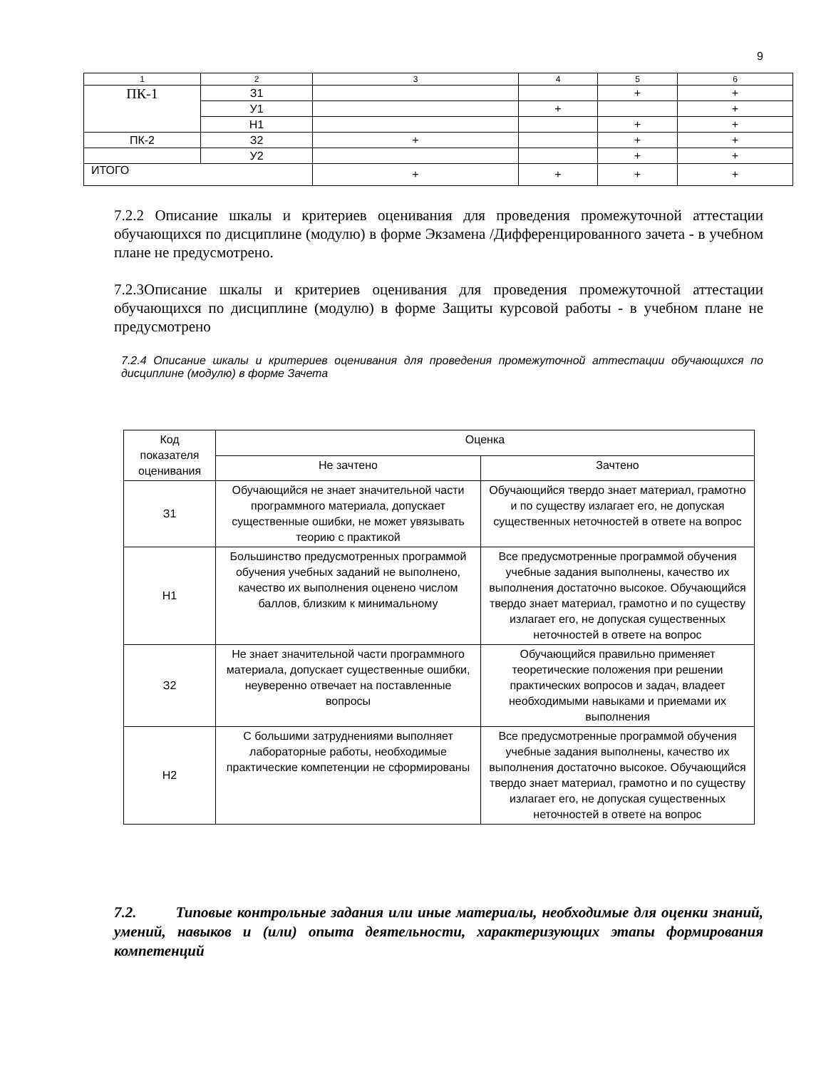9
| 1 | 2 | 3 | 4 | 5 | 6 |
| --- | --- | --- | --- | --- | --- |
| ПК-1 | З1 | | | + | + |
| | У1 | | + | | + |
| | Н1 | | | + | + |
| ПК-2 | З2 | + | | + | + |
| | У2 | | | + | + |
| ИТОГО | | + | + | + | + |
7.2.2 Описание шкалы и критериев оценивания для проведения промежуточной аттестации обучающихся по дисциплине (модулю) в форме Экзамена /Дифференцированного зачета - в учебном плане не предусмотрено.
7.2.3Описание шкалы и критериев оценивания для проведения промежуточной аттестации обучающихся по дисциплине (модулю) в форме Защиты курсовой работы - в учебном плане не предусмотрено
7.2.4 Описание шкалы и критериев оценивания для проведения промежуточной аттестации обучающихся по дисциплине (модулю) в форме Зачета
| Код показателя оценивания | Оценка | |
| --- | --- | --- |
| | Не зачтено | Зачтено |
| З1 | Обучающийся не знает значительной части программного материала, допускает существенные ошибки, не может увязывать теорию с практикой | Обучающийся твердо знает материал, грамотно и по существу излагает его, не допуская существенных неточностей в ответе на вопрос |
| Н1 | Большинство предусмотренных программой обучения учебных заданий не выполнено, качество их выполнения оценено числом баллов, близким к минимальному | Все предусмотренные программой обучения учебные задания выполнены, качество их выполнения достаточно высокое. Обучающийся твердо знает материал, грамотно и по существу излагает его, не допуская существенных неточностей в ответе на вопрос |
| З2 | Не знает значительной части программного материала, допускает существенные ошибки, неуверенно отвечает на поставленные вопросы | Обучающийся правильно применяет теоретические положения при решении практических вопросов и задач, владеет необходимыми навыками и приемами их выполнения |
| Н2 | С большими затруднениями выполняет лабораторные работы, необходимые практические компетенции не сформированы | Все предусмотренные программой обучения учебные задания выполнены, качество их выполнения достаточно высокое. Обучающийся твердо знает материал, грамотно и по существу излагает его, не допуская существенных неточностей в ответе на вопрос |
7.2. Типовые контрольные задания или иные материалы, необходимые для оценки знаний, умений, навыков и (или) опыта деятельности, характеризующих этапы формирования компетенций